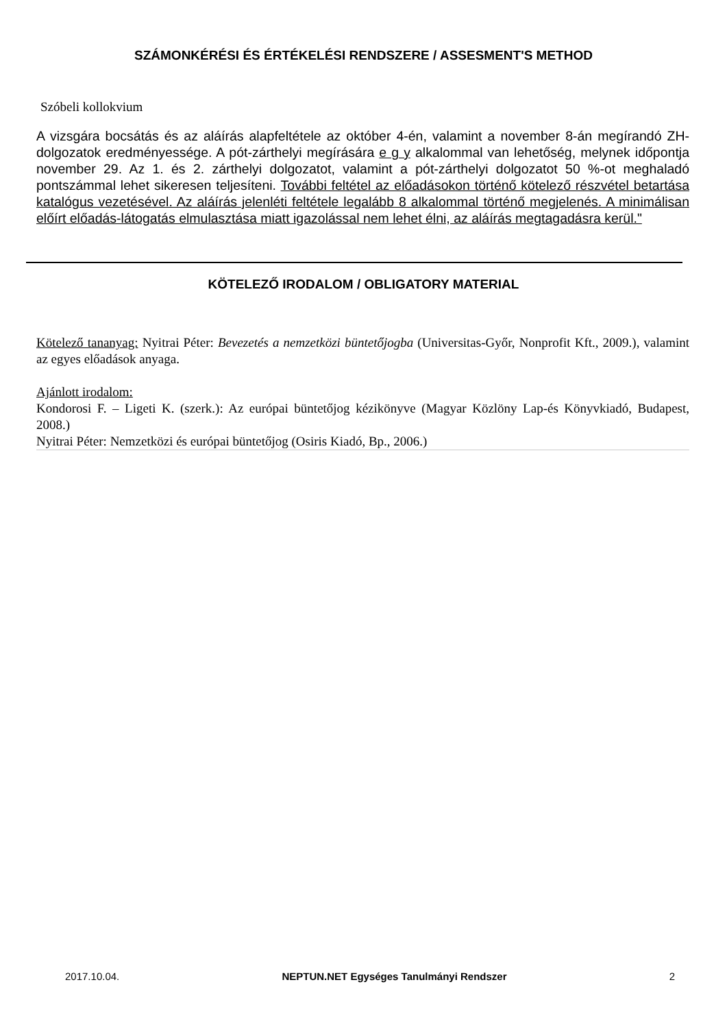SZÁMONKÉRÉSI ÉS ÉRTÉKELÉSI RENDSZERE / ASSESMENT'S METHOD
Szóbeli kollokvium
A vizsgára bocsátás és az aláírás alapfeltétele az október 4-én, valamint a november 8-án megírandó ZH- dolgozatok eredményessége. A pót-zárthelyi megírására e g y alkalommal van lehetőség, melynek időpontja november 29. Az 1. és 2. zárthelyi dolgozatot, valamint a pót-zárthelyi dolgozatot 50 %-ot meghaladó pontszámmal lehet sikeresen teljesíteni. További feltétel az előadásokon történő kötelező részvétel betartása katalógus vezetésével. Az aláírás jelenléti feltétele legalább 8 alkalommal történő megjelenés. A minimálisan előírt előadás-látogatás elmulasztása miatt igazolással nem lehet élni, az aláírás megtagadásra kerül."
KÖTELEZŐ IRODALOM / OBLIGATORY MATERIAL
Kötelező tananyag: Nyitrai Péter: Bevezetés a nemzetközi büntetőjogba (Universitas-Győr, Nonprofit Kft., 2009.), valamint az egyes előadások anyaga.
Ajánlott irodalom:
Kondorosi F. – Ligeti K. (szerk.): Az európai büntetőjog kézikönyve (Magyar Közlöny Lap-és Könyvkiadó, Budapest, 2008.)
Nyitrai Péter: Nemzetközi és európai büntetőjog (Osiris Kiadó, Bp., 2006.)
2017.10.04. NEPTUN.NET Egységes Tanulmányi Rendszer 2